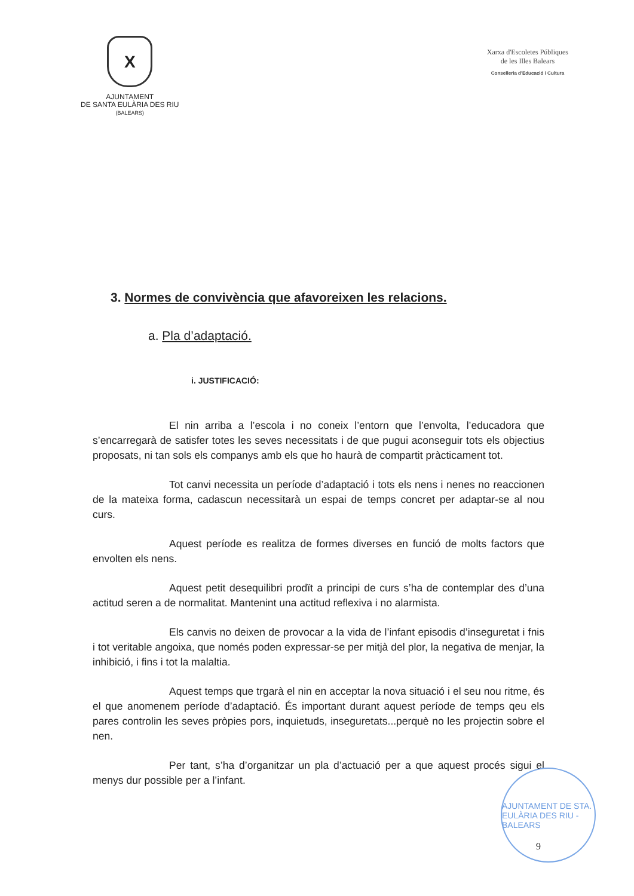X
AJUNTAMENT
DE SANTA EULÀRIA DES RIU
(BALEARS)
Xarxa d'Escoletes Públiques
de les Illes Balears
Conselleria d'Educació i Cultura
3. Normes de convivència que afavoreixen les relacions.
a. Pla d’adaptació.
i. JUSTIFICACIÓ:
El nin arriba a l’escola i no coneix l’entorn que l’envolta, l’educadora que s’encarregarà de satisfer totes les seves necessitats i de que pugui aconseguir tots els objectius proposats, ni tan sols els companys amb els que ho haurà de compartit pràcticament tot.
Tot canvi necessita un període d’adaptació i tots els nens i nenes no reaccionen de la mateixa forma, cadascun necessitarà un espai de temps concret per adaptar-se al nou curs.
Aquest període es realitza de formes diverses en funció de molts factors que envolten els nens.
Aquest petit desequilibri prodït a principi de curs s’ha de contemplar des d’una actitud seren a de normalitat. Mantenint una actitud reflexiva i no alarmista.
Els canvis no deixen de provocar a la vida de l’infant episodis d’inseguretat i fnis i tot veritable angoixa, que només poden expressar-se per mitjà del plor, la negativa de menjar, la inhibició, i fins i tot la malaltia.
Aquest temps que trgarà el nin en acceptar la nova situació i el seu nou ritme, és el que anomenem període d’adaptació. És important durant aquest període de temps qeu els pares controlin les seves pròpies pors, inquietuds, inseguretats...perquè no les projectin sobre el nen.
Per tant, s’ha d’organitzar un pla d’actuació per a que aquest procés sigui el menys dur possible per a l’infant.
AJUNTAMENT DE STA. EULÀRIA DES RIU - BALEARS
9